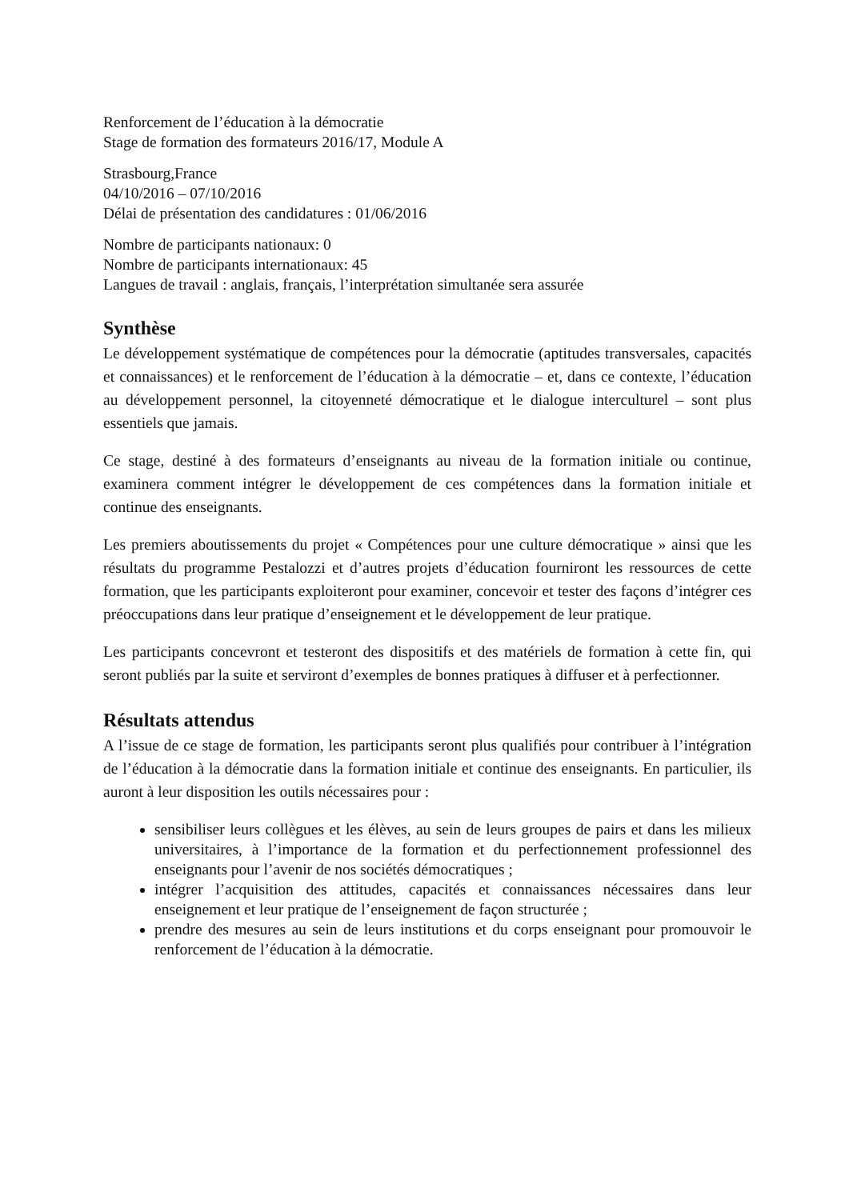Renforcement de l’éducation à la démocratie
Stage de formation des formateurs 2016/17, Module A
Strasbourg,France
04/10/2016 – 07/10/2016
Délai de présentation des candidatures : 01/06/2016
Nombre de participants nationaux: 0
Nombre de participants internationaux: 45
Langues de travail : anglais, français, l’interprétation simultanée sera assurée
Synthèse
Le développement systématique de compétences pour la démocratie (aptitudes transversales, capacités et connaissances) et le renforcement de l’éducation à la démocratie – et, dans ce contexte, l’éducation au développement personnel, la citoyenneté démocratique et le dialogue interculturel – sont plus essentiels que jamais.
Ce stage, destiné à des formateurs d’enseignants au niveau de la formation initiale ou continue, examinera comment intégrer le développement de ces compétences dans la formation initiale et continue des enseignants.
Les premiers aboutissements du projet « Compétences pour une culture démocratique » ainsi que les résultats du programme Pestalozzi et d’autres projets d’éducation fourniront les ressources de cette formation, que les participants exploiteront pour examiner, concevoir et tester des façons d’intégrer ces préoccupations dans leur pratique d’enseignement et le développement de leur pratique.
Les participants concevront et testeront des dispositifs et des matériels de formation à cette fin, qui seront publiés par la suite et serviront d’exemples de bonnes pratiques à diffuser et à perfectionner.
Résultats attendus
A l’issue de ce stage de formation, les participants seront plus qualifiés pour contribuer à l’intégration de l’éducation à la démocratie dans la formation initiale et continue des enseignants. En particulier, ils auront à leur disposition les outils nécessaires pour :
sensibiliser leurs collègues et les élèves, au sein de leurs groupes de pairs et dans les milieux universitaires, à l’importance de la formation et du perfectionnement professionnel des enseignants pour l’avenir de nos sociétés démocratiques ;
intégrer l’acquisition des attitudes, capacités et connaissances nécessaires dans leur enseignement et leur pratique de l’enseignement de façon structurée ;
prendre des mesures au sein de leurs institutions et du corps enseignant pour promouvoir le renforcement de l’éducation à la démocratie.